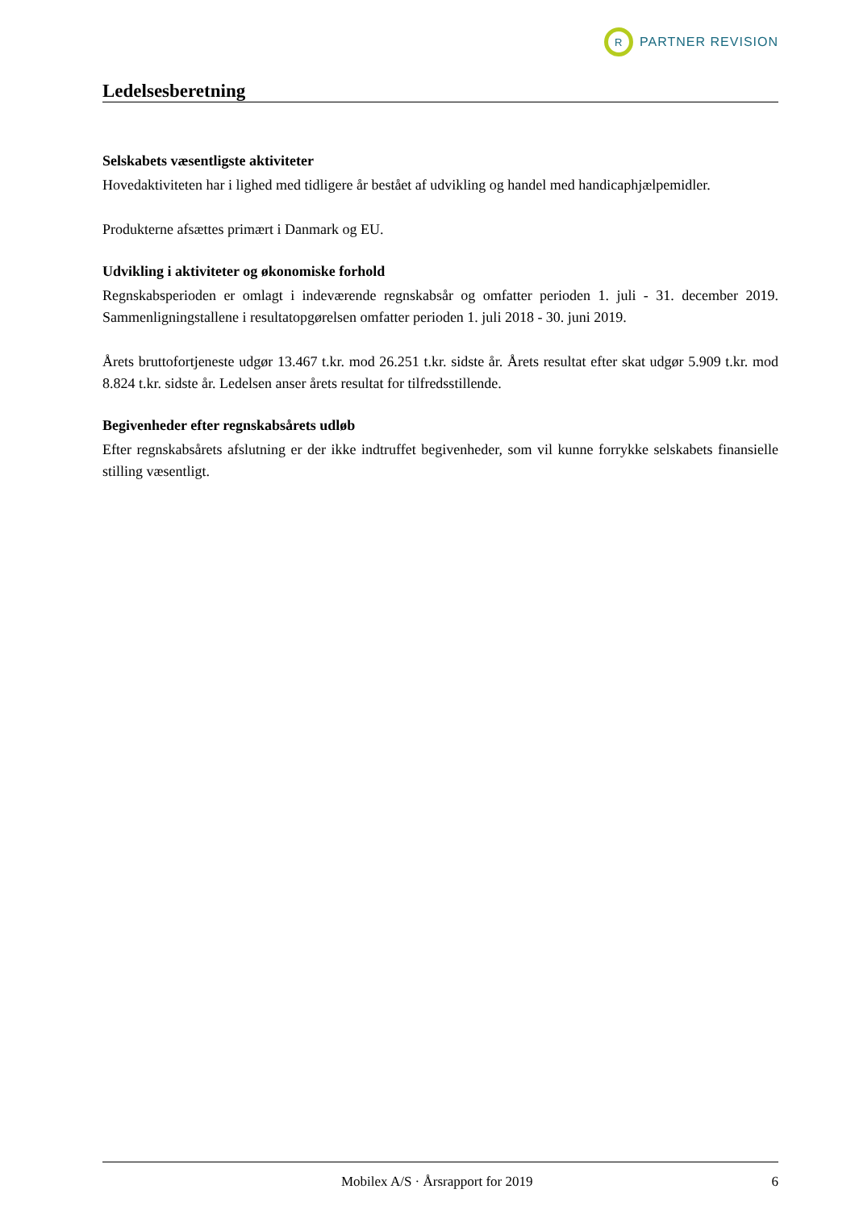R
PARTNER REVISION
Ledelsesberetning
Selskabets væsentligste aktiviteter
Hovedaktiviteten har i lighed med tidligere år bestået af udvikling og handel med handicaphjælpemidler.
Produkterne afsættes primært i Danmark og EU.
Udvikling i aktiviteter og økonomiske forhold
Regnskabsperioden er omlagt i indeværende regnskabsår og omfatter perioden 1. juli - 31. december 2019. Sammenligningstallene i resultatopgørelsen omfatter perioden 1. juli 2018 - 30. juni 2019.
Årets bruttofortjeneste udgør 13.467 t.kr. mod 26.251 t.kr. sidste år. Årets resultat efter skat udgør 5.909 t.kr. mod 8.824 t.kr. sidste år. Ledelsen anser årets resultat for tilfredsstillende.
Begivenheder efter regnskabsårets udløb
Efter regnskabsårets afslutning er der ikke indtruffet begivenheder, som vil kunne forrykke selskabets finansielle stilling væsentligt.
Mobilex A/S · Årsrapport for 2019 6